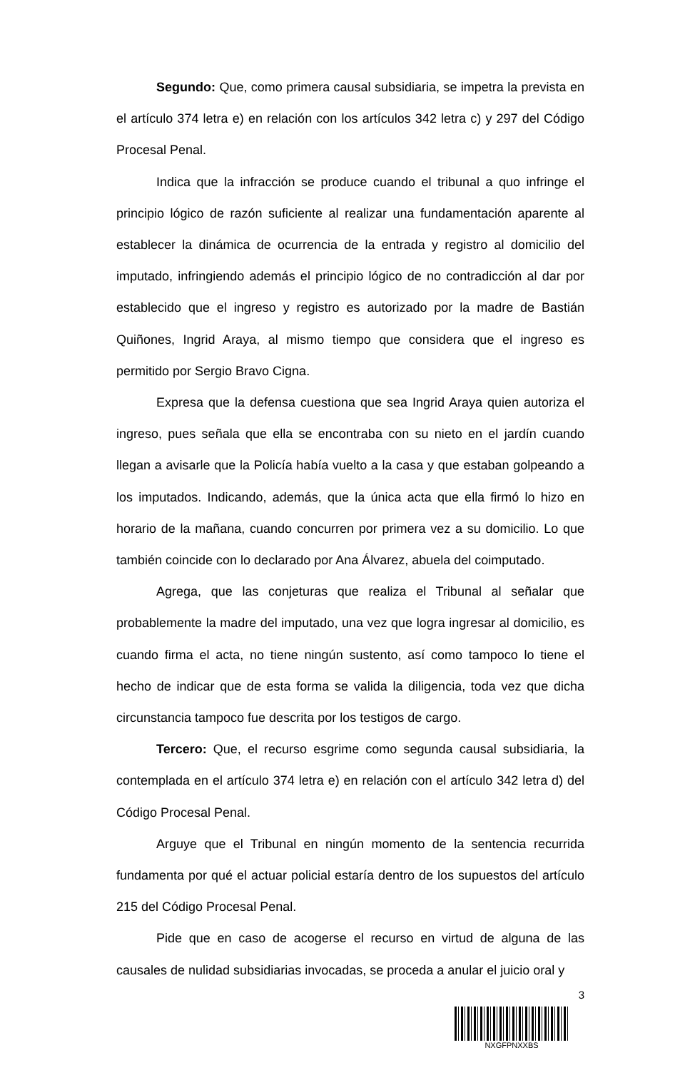Segundo: Que, como primera causal subsidiaria, se impetra la prevista en el artículo 374 letra e) en relación con los artículos 342 letra c) y 297 del Código Procesal Penal.
Indica que la infracción se produce cuando el tribunal a quo infringe el principio lógico de razón suficiente al realizar una fundamentación aparente al establecer la dinámica de ocurrencia de la entrada y registro al domicilio del imputado, infringiendo además el principio lógico de no contradicción al dar por establecido que el ingreso y registro es autorizado por la madre de Bastián Quiñones, Ingrid Araya, al mismo tiempo que considera que el ingreso es permitido por Sergio Bravo Cigna.
Expresa que la defensa cuestiona que sea Ingrid Araya quien autoriza el ingreso, pues señala que ella se encontraba con su nieto en el jardín cuando llegan a avisarle que la Policía había vuelto a la casa y que estaban golpeando a los imputados. Indicando, además, que la única acta que ella firmó lo hizo en horario de la mañana, cuando concurren por primera vez a su domicilio. Lo que también coincide con lo declarado por Ana Álvarez, abuela del coimputado.
Agrega, que las conjeturas que realiza el Tribunal al señalar que probablemente la madre del imputado, una vez que logra ingresar al domicilio, es cuando firma el acta, no tiene ningún sustento, así como tampoco lo tiene el hecho de indicar que de esta forma se valida la diligencia, toda vez que dicha circunstancia tampoco fue descrita por los testigos de cargo.
Tercero: Que, el recurso esgrime como segunda causal subsidiaria, la contemplada en el artículo 374 letra e) en relación con el artículo 342 letra d) del Código Procesal Penal.
Arguye que el Tribunal en ningún momento de la sentencia recurrida fundamenta por qué el actuar policial estaría dentro de los supuestos del artículo 215 del Código Procesal Penal.
Pide que en caso de acogerse el recurso en virtud de alguna de las causales de nulidad subsidiarias invocadas, se proceda a anular el juicio oral y
3
NXGFPNXXBS